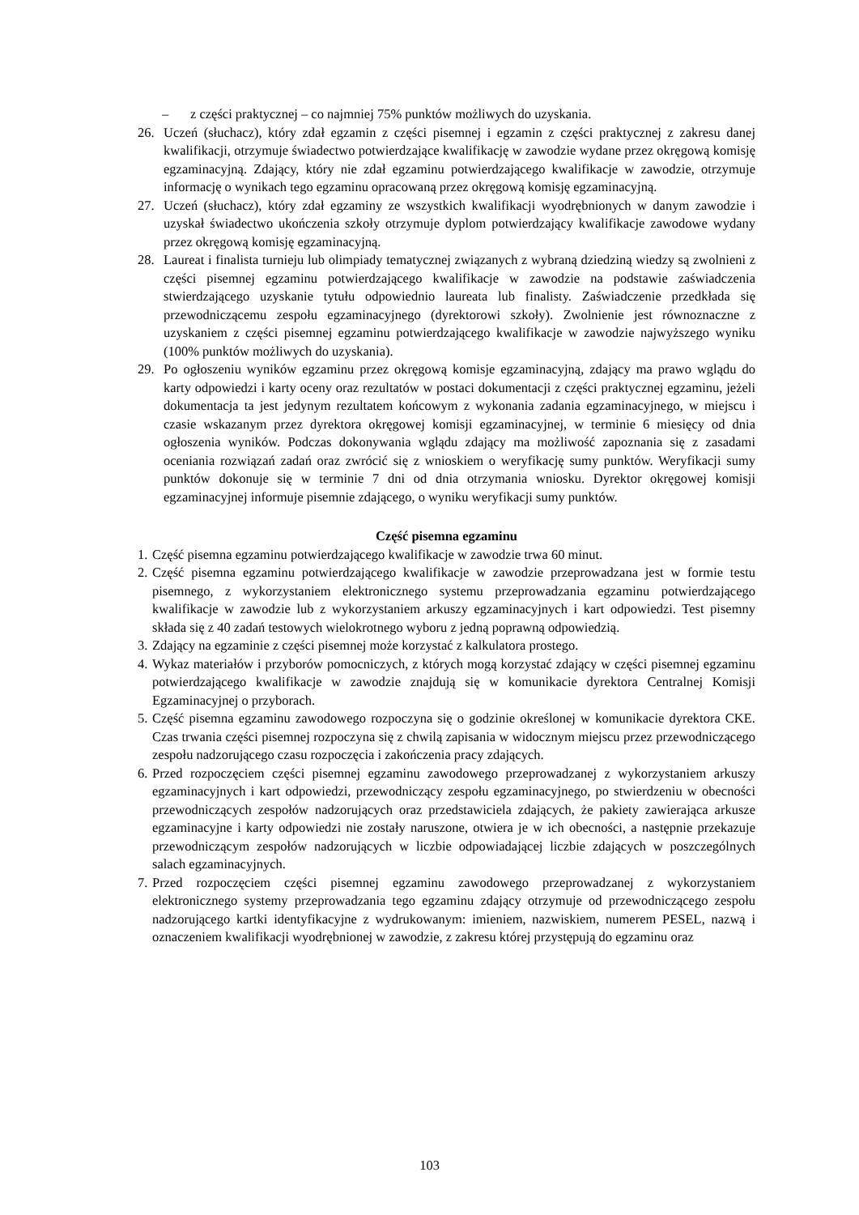– z części praktycznej – co najmniej 75% punktów możliwych do uzyskania.
26. Uczeń (słuchacz), który zdał egzamin z części pisemnej i egzamin z części praktycznej z zakresu danej kwalifikacji, otrzymuje świadectwo potwierdzające kwalifikację w zawodzie wydane przez okręgową komisję egzaminacyjną. Zdający, który nie zdał egzaminu potwierdzającego kwalifikacje w zawodzie, otrzymuje informację o wynikach tego egzaminu opracowaną przez okręgową komisję egzaminacyjną.
27. Uczeń (słuchacz), który zdał egzaminy ze wszystkich kwalifikacji wyodrębnionych w danym zawodzie i uzyskał świadectwo ukończenia szkoły otrzymuje dyplom potwierdzający kwalifikacje zawodowe wydany przez okręgową komisję egzaminacyjną.
28. Laureat i finalista turnieju lub olimpiady tematycznej związanych z wybraną dziedziną wiedzy są zwolnieni z części pisemnej egzaminu potwierdzającego kwalifikacje w zawodzie na podstawie zaświadczenia stwierdzającego uzyskanie tytułu odpowiednio laureata lub finalisty. Zaświadczenie przedkłada się przewodniczącemu zespołu egzaminacyjnego (dyrektorowi szkoły). Zwolnienie jest równoznaczne z uzyskaniem z części pisemnej egzaminu potwierdzającego kwalifikacje w zawodzie najwyższego wyniku (100% punktów możliwych do uzyskania).
29. Po ogłoszeniu wyników egzaminu przez okręgową komisje egzaminacyjną, zdający ma prawo wglądu do karty odpowiedzi i karty oceny oraz rezultatów w postaci dokumentacji z części praktycznej egzaminu, jeżeli dokumentacja ta jest jedynym rezultatem końcowym z wykonania zadania egzaminacyjnego, w miejscu i czasie wskazanym przez dyrektora okręgowej komisji egzaminacyjnej, w terminie 6 miesięcy od dnia ogłoszenia wyników. Podczas dokonywania wglądu zdający ma możliwość zapoznania się z zasadami oceniania rozwiązań zadań oraz zwrócić się z wnioskiem o weryfikację sumy punktów. Weryfikacji sumy punktów dokonuje się w terminie 7 dni od dnia otrzymania wniosku. Dyrektor okręgowej komisji egzaminacyjnej informuje pisemnie zdającego, o wyniku weryfikacji sumy punktów.
Część pisemna egzaminu
1. Część pisemna egzaminu potwierdzającego kwalifikacje w zawodzie trwa 60 minut.
2. Część pisemna egzaminu potwierdzającego kwalifikacje w zawodzie przeprowadzana jest w formie testu pisemnego, z wykorzystaniem elektronicznego systemu przeprowadzania egzaminu potwierdzającego kwalifikacje w zawodzie lub z wykorzystaniem arkuszy egzaminacyjnych i kart odpowiedzi. Test pisemny składa się z 40 zadań testowych wielokrotnego wyboru z jedną poprawną odpowiedzią.
3. Zdający na egzaminie z części pisemnej może korzystać z kalkulatora prostego.
4. Wykaz materiałów i przyborów pomocniczych, z których mogą korzystać zdający w części pisemnej egzaminu potwierdzającego kwalifikacje w zawodzie znajdują się w komunikacie dyrektora Centralnej Komisji Egzaminacyjnej o przyborach.
5. Część pisemna egzaminu zawodowego rozpoczyna się o godzinie określonej w komunikacie dyrektora CKE. Czas trwania części pisemnej rozpoczyna się z chwilą zapisania w widocznym miejscu przez przewodniczącego zespołu nadzorującego czasu rozpoczęcia i zakończenia pracy zdających.
6. Przed rozpoczęciem części pisemnej egzaminu zawodowego przeprowadzanej z wykorzystaniem arkuszy egzaminacyjnych i kart odpowiedzi, przewodniczący zespołu egzaminacyjnego, po stwierdzeniu w obecności przewodniczących zespołów nadzorujących oraz przedstawiciela zdających, że pakiety zawierająca arkusze egzaminacyjne i karty odpowiedzi nie zostały naruszone, otwiera je w ich obecności, a następnie przekazuje przewodniczącym zespołów nadzorujących w liczbie odpowiadającej liczbie zdających w poszczególnych salach egzaminacyjnych.
7. Przed rozpoczęciem części pisemnej egzaminu zawodowego przeprowadzanej z wykorzystaniem elektronicznego systemy przeprowadzania tego egzaminu zdający otrzymuje od przewodniczącego zespołu nadzorującego kartki identyfikacyjne z wydrukowanym: imieniem, nazwiskiem, numerem PESEL, nazwą i oznaczeniem kwalifikacji wyodrębnionej w zawodzie, z zakresu której przystępują do egzaminu oraz
103